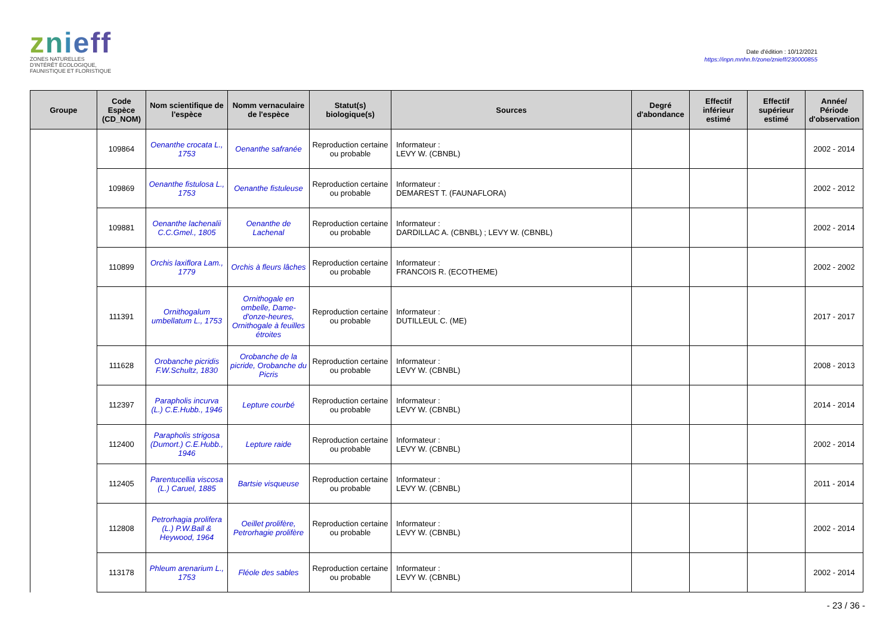znieff
ZONES NATURELLES
D'INTÉRÊT ÉCOLOGIQUE,
FAUNISTIQUE ET FLORISTIQUE
Date d'édition : 10/12/2021
https://inpn.mnhn.fr/zone/znieff/230000855
| Groupe | Code Espèce (CD_NOM) | Nom scientifique de l'espèce | Nomm vernaculaire de l'espèce | Statut(s) biologique(s) | Sources | Degré d'abondance | Effectif inférieur estimé | Effectif supérieur estimé | Année/ Période d'observation |
| --- | --- | --- | --- | --- | --- | --- | --- | --- | --- |
| | 109864 | Oenanthe crocata L., 1753 | Oenanthe safranée | Reproduction certaine ou probable | Informateur : LEVY W. (CBNBL) | | | | 2002 - 2014 |
| | 109869 | Oenanthe fistulosa L., 1753 | Oenanthe fistuleuse | Reproduction certaine ou probable | Informateur : DEMAREST T. (FAUNAFLORA) | | | | 2002 - 2012 |
| | 109881 | Oenanthe lachenalii C.C.Gmel., 1805 | Oenanthe de Lachenal | Reproduction certaine ou probable | Informateur : DARDILLAC A. (CBNBL) ; LEVY W. (CBNBL) | | | | 2002 - 2014 |
| | 110899 | Orchis laxiflora Lam., 1779 | Orchis à fleurs lâches | Reproduction certaine ou probable | Informateur : FRANCOIS R. (ECOTHEME) | | | | 2002 - 2002 |
| | 111391 | Ornithogalum umbellatum L., 1753 | Ornithogale en ombelle, Dame-d'onze-heures, Ornithogale à feuilles étroites | Reproduction certaine ou probable | Informateur : DUTILLEUL C. (ME) | | | | 2017 - 2017 |
| | 111628 | Orobanche picridis F.W.Schultz, 1830 | Orobanche de la picride, Orobanche du Picris | Reproduction certaine ou probable | Informateur : LEVY W. (CBNBL) | | | | 2008 - 2013 |
| | 112397 | Parapholis incurva (L.) C.E.Hubb., 1946 | Lepture courbé | Reproduction certaine ou probable | Informateur : LEVY W. (CBNBL) | | | | 2014 - 2014 |
| | 112400 | Parapholis strigosa (Dumort.) C.E.Hubb., 1946 | Lepture raide | Reproduction certaine ou probable | Informateur : LEVY W. (CBNBL) | | | | 2002 - 2014 |
| | 112405 | Parentucellia viscosa (L.) Caruel, 1885 | Bartsie visqueuse | Reproduction certaine ou probable | Informateur : LEVY W. (CBNBL) | | | | 2011 - 2014 |
| | 112808 | Petrorhagia prolifera (L.) P.W.Ball & Heywood, 1964 | Oeillet prolifère, Petrorhagie prolifère | Reproduction certaine ou probable | Informateur : LEVY W. (CBNBL) | | | | 2002 - 2014 |
| | 113178 | Phleum arenarium L., 1753 | Fléole des sables | Reproduction certaine ou probable | Informateur : LEVY W. (CBNBL) | | | | 2002 - 2014 |
- 23 / 36 -